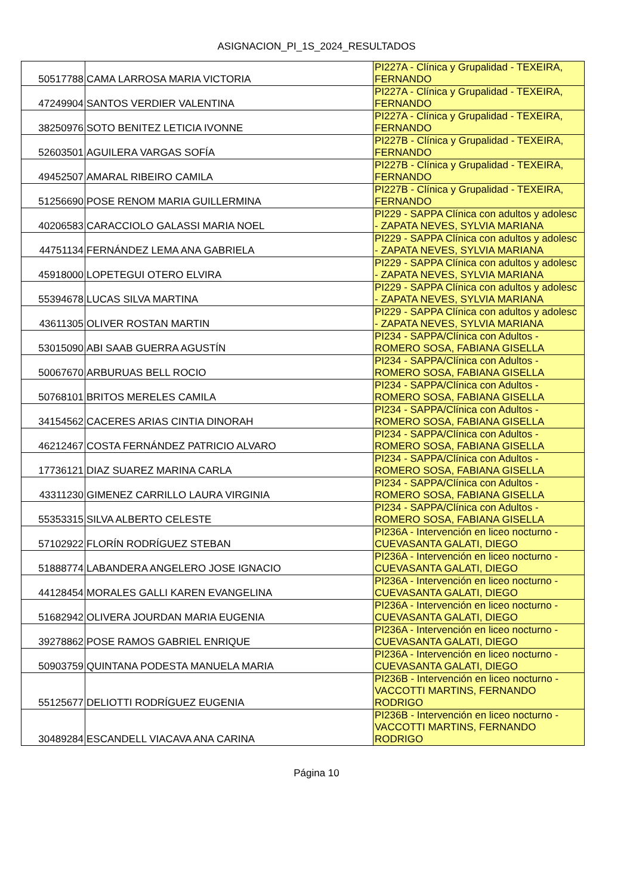ASIGNACION_PI_1S_2024_RESULTADOS
| 50517788 | CAMA LARROSA MARIA VICTORIA | PI227A - Clínica y Grupalidad - TEXEIRA, FERNANDO |
| 47249904 | SANTOS VERDIER VALENTINA | PI227A - Clínica y Grupalidad - TEXEIRA, FERNANDO |
| 38250976 | SOTO BENITEZ LETICIA IVONNE | PI227A - Clínica y Grupalidad - TEXEIRA, FERNANDO |
| 52603501 | AGUILERA VARGAS SOFÍA | PI227B - Clínica y Grupalidad - TEXEIRA, FERNANDO |
| 49452507 | AMARAL RIBEIRO CAMILA | PI227B - Clínica y Grupalidad - TEXEIRA, FERNANDO |
| 51256690 | POSE RENOM MARIA GUILLERMINA | PI227B - Clínica y Grupalidad - TEXEIRA, FERNANDO |
| 40206583 | CARACCIOLO GALASSI MARIA NOEL | PI229 - SAPPA Clínica con adultos y adolesc - ZAPATA NEVES, SYLVIA MARIANA |
| 44751134 | FERNÁNDEZ LEMA ANA GABRIELA | PI229 - SAPPA Clínica con adultos y adolesc - ZAPATA NEVES, SYLVIA MARIANA |
| 45918000 | LOPETEGUI OTERO ELVIRA | PI229 - SAPPA Clínica con adultos y adolesc - ZAPATA NEVES, SYLVIA MARIANA |
| 55394678 | LUCAS SILVA MARTINA | PI229 - SAPPA Clínica con adultos y adolesc - ZAPATA NEVES, SYLVIA MARIANA |
| 43611305 | OLIVER ROSTAN MARTIN | PI229 - SAPPA Clínica con adultos y adolesc - ZAPATA NEVES, SYLVIA MARIANA |
| 53015090 | ABI SAAB GUERRA AGUSTÍN | PI234 - SAPPA/Clínica con Adultos - ROMERO SOSA, FABIANA GISELLA |
| 50067670 | ARBURUAS BELL ROCIO | PI234 - SAPPA/Clínica con Adultos - ROMERO SOSA, FABIANA GISELLA |
| 50768101 | BRITOS MERELES CAMILA | PI234 - SAPPA/Clínica con Adultos - ROMERO SOSA, FABIANA GISELLA |
| 34154562 | CACERES ARIAS CINTIA DINORAH | PI234 - SAPPA/Clínica con Adultos - ROMERO SOSA, FABIANA GISELLA |
| 46212467 | COSTA FERNÁNDEZ PATRICIO ALVARO | PI234 - SAPPA/Clínica con Adultos - ROMERO SOSA, FABIANA GISELLA |
| 17736121 | DIAZ SUAREZ MARINA CARLA | PI234 - SAPPA/Clínica con Adultos - ROMERO SOSA, FABIANA GISELLA |
| 43311230 | GIMENEZ CARRILLO LAURA VIRGINIA | PI234 - SAPPA/Clínica con Adultos - ROMERO SOSA, FABIANA GISELLA |
| 55353315 | SILVA ALBERTO CELESTE | PI234 - SAPPA/Clínica con Adultos - ROMERO SOSA, FABIANA GISELLA |
| 57102922 | FLORÍN RODRÍGUEZ STEBAN | PI236A - Intervención en liceo nocturno - CUEVASANTA GALATI, DIEGO |
| 51888774 | LABANDERA ANGELERO JOSE IGNACIO | PI236A - Intervención en liceo nocturno - CUEVASANTA GALATI, DIEGO |
| 44128454 | MORALES GALLI KAREN EVANGELINA | PI236A - Intervención en liceo nocturno - CUEVASANTA GALATI, DIEGO |
| 51682942 | OLIVERA JOURDAN MARIA EUGENIA | PI236A - Intervención en liceo nocturno - CUEVASANTA GALATI, DIEGO |
| 39278862 | POSE RAMOS GABRIEL ENRIQUE | PI236A - Intervención en liceo nocturno - CUEVASANTA GALATI, DIEGO |
| 50903759 | QUINTANA PODESTA MANUELA MARIA | PI236A - Intervención en liceo nocturno - CUEVASANTA GALATI, DIEGO |
| 55125677 | DELIOTTI RODRÍGUEZ EUGENIA | PI236B - Intervención en liceo nocturno - VACCOTTI MARTINS, FERNANDO RODRIGO |
| 30489284 | ESCANDELL VIACAVA ANA CARINA | PI236B - Intervención en liceo nocturno - VACCOTTI MARTINS, FERNANDO RODRIGO |
Página 10